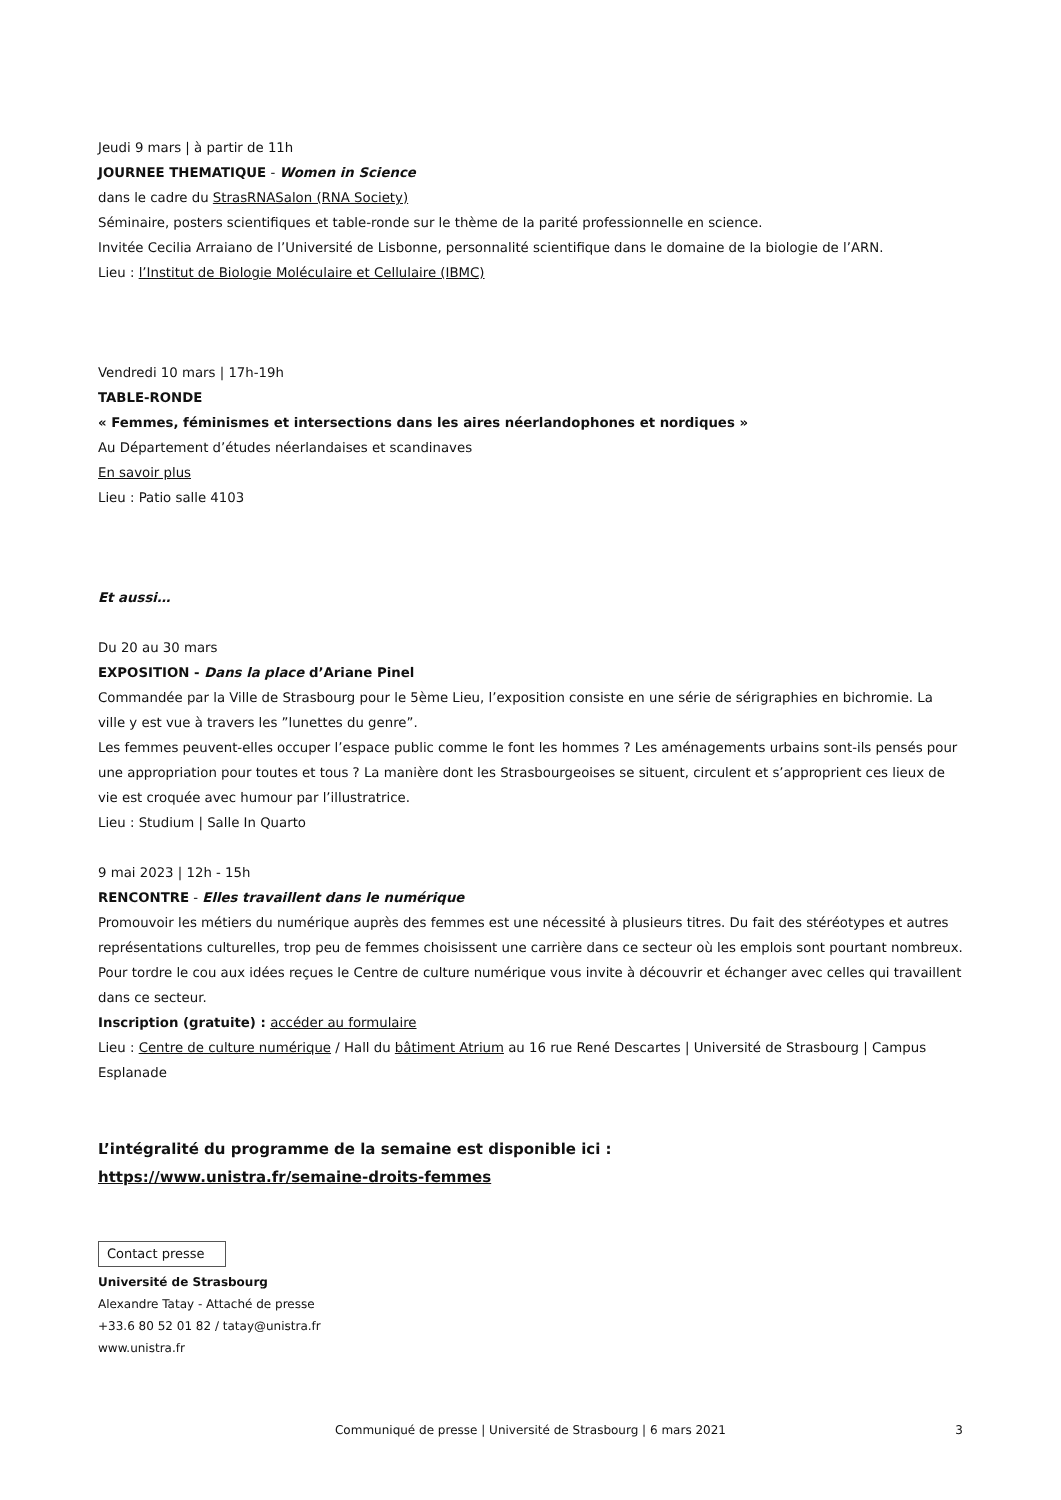Jeudi 9 mars | à partir de 11h
JOURNEE THEMATIQUE - Women in Science
dans le cadre du StrasRNASalon (RNA Society)
Séminaire, posters scientifiques et table-ronde sur le thème de la parité professionnelle en science.
Invitée Cecilia Arraiano de l’Université de Lisbonne, personnalité scientifique dans le domaine de la biologie de l’ARN.
Lieu : l’Institut de Biologie Moléculaire et Cellulaire (IBMC)
Vendredi 10 mars | 17h-19h
TABLE-RONDE
« Femmes, féminismes et intersections dans les aires néerlandophones et nordiques »
Au Département d’études néerlandaises et scandinaves
En savoir plus
Lieu : Patio salle 4103
Et aussi…
Du 20 au 30 mars
EXPOSITION - Dans la place d’Ariane Pinel
Commandée par la Ville de Strasbourg pour le 5ème Lieu, l’exposition consiste en une série de sérigraphies en bichromie. La ville y est vue à travers les ”lunettes du genre”.
Les femmes peuvent-elles occuper l’espace public comme le font les hommes ? Les aménagements urbains sont-ils pensés pour une appropriation pour toutes et tous ? La manière dont les Strasbourgeoises se situent, circulent et s’approprient ces lieux de vie est croquée avec humour par l’illustratrice.
Lieu : Studium | Salle In Quarto
9 mai 2023 | 12h - 15h
RENCONTRE - Elles travaillent dans le numérique
Promouvoir les métiers du numérique auprès des femmes est une nécessité à plusieurs titres. Du fait des stéréotypes et autres représentations culturelles, trop peu de femmes choisissent une carrière dans ce secteur où les emplois sont pourtant nombreux. Pour tordre le cou aux idées reçues le Centre de culture numérique vous invite à découvrir et échanger avec celles qui travaillent dans ce secteur.
Inscription (gratuite) : accéder au formulaire
Lieu : Centre de culture numérique / Hall du bâtiment Atrium au 16 rue René Descartes | Université de Strasbourg | Campus Esplanade
L’intégralité du programme de la semaine est disponible ici :
https://www.unistra.fr/semaine-droits-femmes
Contact presse
Université de Strasbourg
Alexandre Tatay - Attaché de presse
+33.6 80 52 01 82 / tatay@unistra.fr
www.unistra.fr
Communiqué de presse | Université de Strasbourg | 6 mars 2021 3